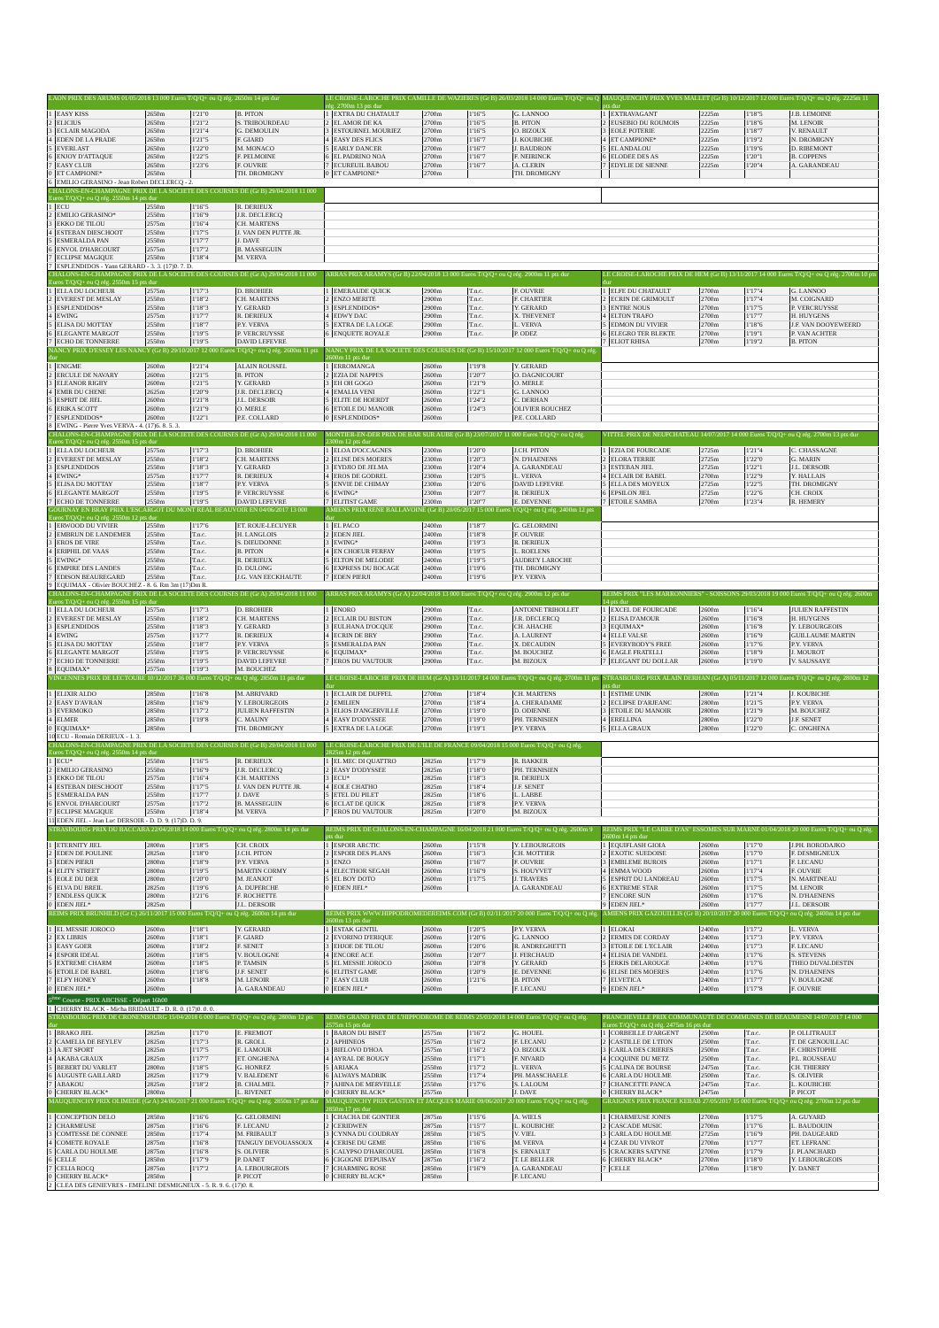| LAON PRIX DES ARUMS 01/05/2018 13 000 Euros T/Q/Q+ ou Q rég. 2650m 14 pts dur | | | | | LE CROISE-LAROCHE PRIX CAMILLE DE WAZIERES (Gr B) 26/03/2018 14 000 Euros T/Q/Q+ ou Q rég. 2700m 13 pts dur | | | | | MAUQUENCHY PRIX YVES MALLET (Gr B) 10/12/2017 12 000 Euros T/Q/Q+ ou Q rég. 2225m 11 pts dur | | | | |
| 1 | EASY KISS | 2650m | 1'21"0 | B. PITON | 1 | EXTRA DU CHATAULT | 2700m | 1'16"5 | G. LANNOO | 1 | EXTRAVAGANT | 2225m | 1'18"5 | J.B. LEMOINE |
| 2 | ELICIUS | 2650m | 1'21"2 | S. TRIBOURDEAU | 2 | EL AMOR DE KA | 2700m | 1'16"5 | B. PITON | 2 | EUSEBIO DU ROUMOIS | 2225m | 1'18"6 | M. LENOIR |
| 3 | ECLAIR MAGODA | 2650m | 1'21"4 | G. DEMOULIN | 3 | ESTOURNEL MOURIEZ | 2700m | 1'16"5 | O. BIZOUX | 3 | EOLE POTERIE | 2225m | 1'18"7 | V. RENAULT |
| 4 | EDEN DE LA PRADE | 2650m | 1'21"5 | F. GIARD | 4 | EASY DES FLICS | 2700m | 1'16"7 | J. KOUBICHE | 4 | ET CAMPIONE* | 2225m | 1'19"2 | N. DROMIGNY |
| 5 | EVERLAST | 2650m | 1'22"0 | M. MONACO | 5 | EARLY DANCER | 2700m | 1'16"7 | J. BAUDRON | 5 | EL ANDALOU | 2225m | 1'19"6 | D. RIBEMONT |
| 6 | ENJOY D'ATTAQUE | 2650m | 1'22"5 | F. PELMOINE | 6 | EL PADRINO NOA | 2700m | 1'16"7 | F. NEIRINCK | 6 | ELODEE DES AS | 2225m | 1'20"1 | B. COPPENS |
| 7 | EASY CLUB | 2650m | 1'23"6 | F. OUVRIE | 7 | ECUREUIL BABOU | 2700m | 1'16"7 | A. CLERIN | 7 | EDYLIE DE SIENNE | 2225m | 1'20"4 | A. GARANDEAU |
| 0 | ET CAMPIONE* | 2650m | | TH. DROMIGNY | 0 | ET CAMPIONE* | 2700m | | TH. DROMIGNY | | | | | |
| 6 | EMILIO GERASINO - Jean Robert DECLERCQ - 2. | | | | | | | | | | | | | |
| CHALONS-EN-CHAMPAGNE PRIX DE LA SOCIETE DES COURSES DE (Gr B) 29/04/2018 11 000 Euros T/Q/Q+ ou Q rég. 2550m 14 pts dur | | | | | | | | | | | | | | |
| 1 | ECU | 2550m | 1'16"5 | R. DERIEUX | | | | | | | | | | |
| 2 | EMILIO GERASINO* | 2550m | 1'16"9 | J.R. DECLERCQ | | | | | | | | | | |
| 3 | EKKO DE TILOU | 2575m | 1'16"4 | CH. MARTENS | | | | | | | | | | |
| 4 | ESTEBAN DIESCHOOT | 2550m | 1'17"5 | J. VAN DEN PUTTE JR. | | | | | | | | | | |
| 5 | ESMERALDA PAN | 2550m | 1'17"7 | J. DAVE | | | | | | | | | | |
| 6 | ENVOL D'HARCOURT | 2575m | 1'17"2 | B. MASSEGUIN | | | | | | | | | | |
| 7 | ECLIPSE MAGIQUE | 2550m | 1'18"4 | M. VERVA | | | | | | | | | | |
| 7 | ESPLENDIDOS - Yann GERARD - 3. 3. (17)0. 7. D. | | | | | | | | | | | | | |
| CHALONS-EN-CHAMPAGNE PRIX DE LA SOCIETE DES COURSES DE (Gr A) 29/04/2018 11 000 Euros T/Q/Q+ ou Q rég. 2550m 15 pts dur | | | | | ARRAS PRIX ARAMYS (Gr B) 22/04/2018 13 000 Euros T/Q/Q+ ou Q rég. 2900m 11 pts dur | | | | | LE CROISE-LAROCHE PRIX DE HEM (Gr B) 13/11/2017 14 000 Euros T/Q/Q+ ou Q rég. 2700m 10 pts dur | | | | |
| 1 | ELLA DU LOCHEUR | 2575m | 1'17"3 | D. BROHIER | 1 | EMERAUDE QUICK | 2900m | T.n.c. | F. OUVRIE | 1 | ELFE DU CHATAULT | 2700m | 1'17"4 | G. LANNOO |
| 2 | EVEREST DE MESLAY | 2550m | 1'18"2 | CH. MARTENS | 2 | ENZO MERITE | 2900m | T.n.c. | F. CHARTIER | 2 | ECRIN DE GRIMOULT | 2700m | 1'17"4 | M. COIGNARD |
| 3 | ESPLENDIDOS* | 2550m | 1'18"3 | Y. GERARD | 3 | ESPLENDIDOS* | 2900m | T.n.c. | Y. GERARD | 3 | ENTRE NOUS | 2700m | 1'17"5 | P. VERCRUYSSE |
| 4 | EWING | 2575m | 1'17"7 | R. DERIEUX | 4 | EDWY DAC | 2900m | T.n.c. | X. THEVENET | 4 | ELTON TRAFO | 2700m | 1'17"7 | H. HUYGENS |
| 5 | ELISA DU MOTTAY | 2550m | 1'18"7 | P.Y. VERVA | 5 | EXTRA DE LA LOGE | 2900m | T.n.c. | L. VERVA | 5 | EDMON DU VIVIER | 2700m | 1'18"6 | J.F. VAN DOOYEWEERD |
| 6 | ELEGANTE MARGOT | 2550m | 1'19"5 | P. VERCRUYSSE | 6 | ENQUETE ROYALE | 2900m | T.n.c. | P. ODEZ | 6 | ELEGRO TER BLEKTE | 2700m | 1'19"1 | P. VAN ACHTER |
| 7 | ECHO DE TONNERRE | 2550m | 1'19"5 | DAVID LEFEVRE | | | | | | 7 | ELIOT RHISA | 2700m | 1'19"2 | B. PITON |
| NANCY PRIX D'ESSEY LES NANCY (Gr B) 29/10/2017 12 000 Euros T/Q/Q+ ou Q rég. 2600m 11 pts dur | | | | | NANCY PRIX DE LA SOCIETE DES COURSES DE (Gr B) 15/10/2017 12 000 Euros T/Q/Q+ ou Q rég. 2600m 11 pts dur | | | | | | | | | |
| 1 | ENIGME | 2600m | 1'21"4 | ALAIN ROUSSEL | 1 | ERROMANGA | 2600m | 1'19"8 | Y. GERARD | | | | | |
| 2 | ERCULE DE NAVARY | 2600m | 1'21"5 | B. PITON | 2 | EZIA DE NAPPES | 2600m | 1'20"7 | O. DAGNICOURT | | | | | |
| 3 | ELEANOR RIGBY | 2600m | 1'21"5 | Y. GERARD | 3 | EH OH GOGO | 2600m | 1'21"9 | O. MERLE | | | | | |
| 4 | EMIR DU CHENE | 2625m | 1'20"9 | J.R. DECLERCQ | 4 | EMALIA VENI | 2600m | 1'22"1 | G. LANNOO | | | | | |
| 5 | ESPRIT DE JIEL | 2600m | 1'21"8 | J.L. DERSOIR | 5 | ELITE DE HOERDT | 2600m | 1'24"2 | C. DERHAN | | | | | |
| 6 | ERIKA SCOTT | 2600m | 1'21"9 | O. MERLE | 6 | ETOILE DU MANOIR | 2600m | 1'24"3 | OLIVIER BOUCHEZ | | | | | |
| 7 | ESPLENDIDOS* | 2600m | 1'22"1 | P.E. COLLARD | 0 | ESPLENDIDOS* | 2600m | | P.E. COLLARD | | | | | |
| 8 | EWING - Pierre Yves VERVA - 4. (17)6. 8. 5. 3. | | | | | | | | | | | | | |
| CHALONS-EN-CHAMPAGNE PRIX DE LA SOCIETE DES COURSES DE (Gr A) 29/04/2018 11 000 Euros T/Q/Q+ ou Q rég. 2550m 15 pts dur | | | | | MONTIER-EN-DER PRIX DE BAR SUR AUBE (Gr B) 23/07/2017 11 000 Euros T/Q/Q+ ou Q rég. 2300m 12 pts dur | | | | | VITTEL PRIX DE NEUFCHATEAU 14/07/2017 14 000 Euros T/Q/Q+ ou Q rég. 2700m 13 pts dur | | | | |
| 1 | ELLA DU LOCHEUR | 2575m | 1'17"3 | D. BROHIER | 1 | ELOA D'OCCAGNES | 2300m | 1'20"0 | J.CH. PITON | 1 | EZIA DE FOURCADE | 2725m | 1'21"4 | C. CHASSAGNE |
| 2 | EVEREST DE MESLAY | 2550m | 1'18"2 | CH. MARTENS | 2 | ELISE DES MOERES | 2300m | 1'20"3 | N. D'HAENENS | 2 | ELORA TERRIE | 2725m | 1'22"0 | G. MARIN |
| 3 | ESPLENDIDOS | 2550m | 1'18"3 | Y. GERARD | 3 | EYDJIO DE JELMA | 2300m | 1'20"4 | A. GARANDEAU | 3 | ESTEBAN JIEL | 2725m | 1'22"1 | J.L. DERSOIR |
| 4 | EWING* | 2575m | 1'17"7 | R. DERIEUX | 4 | EROS DE GODREL | 2300m | 1'20"5 | L. VERVA | 4 | ECLAIR DE BABEL | 2700m | 1'22"9 | Y. HALLAIS |
| 5 | ELISA DU MOTTAY | 2550m | 1'18"7 | P.Y. VERVA | 5 | ENVIE DE CHIMAY | 2300m | 1'20"6 | DAVID LEFEVRE | 5 | ELLA DES MOYEUX | 2725m | 1'22"5 | TH. DROMIGNY |
| 6 | ELEGANTE MARGOT | 2550m | 1'19"5 | P. VERCRUYSSE | 6 | EWING* | 2300m | 1'20"7 | R. DERIEUX | 6 | EPSILON JIEL | 2725m | 1'22"6 | CH. CROIX |
| 7 | ECHO DE TONNERRE | 2550m | 1'19"5 | DAVID LEFEVRE | 7 | ELITIST GAME | 2300m | 1'20"7 | E. DEVENNE | 7 | ETOILE SAMBA | 2700m | 1'23"4 | R. HEMERY |
| GOURNAY EN BRAY PRIX L'ESCARGOT DU MONT REAL BEAUVOIR EN 04/06/2017 13 000 Euros T/Q/Q+ ou Q rég. 2550m 12 pts dur | | | | | AMIENS PRIX RENE BALLAVOINE (Gr B) 20/05/2017 15 000 Euros T/Q/Q+ ou Q rég. 2400m 12 pts dur | | | | | | | | | |
| 1 | ERWOOD DU VIVIER | 2550m | 1'17"6 | ET. ROUE-LECUYER | 1 | EL PACO | 2400m | 1'18"7 | G. GELORMINI | | | | | |
| 2 | EMBRUN DE LANDEMER | 2550m | T.n.c. | H. LANGLOIS | 2 | EDEN JIEL | 2400m | 1'18"8 | F. OUVRIE | | | | | |
| 3 | EROS DE VIRE | 2550m | T.n.c. | S. DIEUDONNE | 3 | EWING* | 2400m | 1'19"3 | R. DERIEUX | | | | | |
| 4 | ERIPHIL DE VAAS | 2550m | T.n.c. | B. PITON | 4 | EN CHOEUR FERFAY | 2400m | 1'19"5 | L. ROELENS | | | | | |
| 5 | EWING* | 2550m | T.n.c. | R. DERIEUX | 5 | ELTON DE MELODIE | 2400m | 1'19"5 | AUDREY LAROCHE | | | | | |
| 6 | EMPIRE DES LANDES | 2550m | T.n.c. | D. DULONG | 6 | EXPRESS DU BOCAGE | 2400m | 1'19"6 | TH. DROMIGNY | | | | | |
| 7 | EDISON BEAUREGARD | 2550m | T.n.c. | J.G. VAN EECKHAUTE | 7 | EDEN PIERJI | 2400m | 1'19"6 | P.Y. VERVA | | | | | |
| 9 | EQUIMAX - Olivier BOUCHEZ - 8. 6. Rm 3m (17)Dm R. | | | | | | | | | | | | | |
| CHALONS-EN-CHAMPAGNE PRIX DE LA SOCIETE DES COURSES DE (Gr A) 29/04/2018 11 000 Euros T/Q/Q+ ou Q rég. 2550m 15 pts dur | | | | | ARRAS PRIX ARAMYS (Gr A) 22/04/2018 13 000 Euros T/Q/Q+ ou Q rég. 2900m 12 pts dur | | | | | REIMS PRIX "LES MARRONNIERS" - SOISSONS 29/03/2018 19 000 Euros T/Q/Q+ ou Q rég. 2600m 14 pts dur | | | | |
| 1 | ELLA DU LOCHEUR | 2575m | 1'17"3 | D. BROHIER | 1 | ENORO | 2900m | T.n.c. | ANTOINE TRIHOLLET | 1 | EXCEL DE FOURCADE | 2600m | 1'16"4 | JULIEN RAFFESTIN |
| 2 | EVEREST DE MESLAY | 2550m | 1'18"2 | CH. MARTENS | 2 | ECLAIR DU BISTON | 2900m | T.n.c. | J.R. DECLERCQ | 2 | ELISA D'AMOUR | 2600m | 1'16"8 | H. HUYGENS |
| 3 | ESPLENDIDOS | 2550m | 1'18"3 | Y. GERARD | 3 | EULHANA D'OCQUE | 2900m | T.n.c. | CH. AHACHE | 3 | EQUIMAX* | 2600m | 1'16"8 | Y. LEBOURGEOIS |
| 4 | EWING | 2575m | 1'17"7 | R. DERIEUX | 4 | ECRIN DE BRY | 2900m | T.n.c. | A. LAURENT | 4 | ELLE VALSE | 2600m | 1'16"9 | GUILLAUME MARTIN |
| 5 | ELISA DU MOTTAY | 2550m | 1'18"7 | P.Y. VERVA | 5 | ESMERALDA PAN | 2900m | T.n.c. | X. DECAUDIN | 5 | EVERYBODY'S FREE | 2600m | 1'17"6 | P.Y. VERVA |
| 6 | ELEGANTE MARGOT | 2550m | 1'19"5 | P. VERCRUYSSE | 6 | EQUIMAX* | 2900m | T.n.c. | M. BOUCHEZ | 6 | EAGLE FRATELLI | 2600m | 1'18"9 | J. MOUROT |
| 7 | ECHO DE TONNERRE | 2550m | 1'19"5 | DAVID LEFEVRE | 7 | EROS DU VAUTOUR | 2900m | T.n.c. | M. BIZOUX | 7 | ELEGANT DU DOLLAR | 2600m | 1'19"0 | V. SAUSSAYE |
| 8 | EQUIMAX* | 2575m | 1'19"3 | M. BOUCHEZ | | | | | | | | | | |
| VINCENNES PRIX DE LECTOURE 10/12/2017 36 000 Euros T/Q/Q+ ou Q rég. 2850m 11 pts dur | | | | | LE CROISE-LAROCHE PRIX DE HEM (Gr A) 13/11/2017 14 000 Euros T/Q/Q+ ou Q rég. 2700m 11 pts dur | | | | | STRASBOURG PRIX ALAIN DERHAN (Gr A) 05/11/2017 12 000 Euros T/Q/Q+ ou Q rég. 2800m 12 pts dur | | | | |
| 1 | ELIXIR ALDO | 2850m | 1'16"8 | M. ABRIVARD | 1 | ECLAIR DE DUFFEL | 2700m | 1'18"4 | CH. MARTENS | 1 | ESTIME UNIK | 2800m | 1'21"4 | J. KOUBICHE |
| 2 | EASY D'AVRAN | 2850m | 1'16"9 | Y. LEBOURGEOIS | 2 | EMILIEN | 2700m | 1'18"4 | A. CHERADAME | 2 | ECLIPSE D'ARJEANC | 2800m | 1'21"5 | P.Y. VERVA |
| 3 | EVERMOKO | 2850m | 1'17"2 | JULIEN RAFFESTIN | 3 | ELIOS D'ANGERVILLE | 2700m | 1'19"0 | D. ODIENNE | 3 | ETOILE DU MANOIR | 2800m | 1'21"9 | M. BOUCHEZ |
| 4 | ELMER | 2850m | 1'19"8 | C. MAUNY | 4 | EASY D'ODYSSEE | 2700m | 1'19"0 | PH. TERNISIEN | 4 | ERELLINA | 2800m | 1'22"0 | J.F. SENET |
| 0 | EQUIMAX* | 2850m | | TH. DROMIGNY | 5 | EXTRA DE LA LOGE | 2700m | 1'19"1 | P.Y. VERVA | 5 | ELLA GRAUX | 2800m | 1'22"0 | C. ONGHENA |
| 10 | ECU - Romain DERIEUX - 1. 3. | | | | | | | | | | | | | |
| CHALONS-EN-CHAMPAGNE PRIX DE LA SOCIETE DES COURSES DE (Gr B) 29/04/2018 11 000 Euros T/Q/Q+ ou Q rég. 2550m 14 pts dur | | | | | LE CROISE-LAROCHE PRIX DE L'ILE DE FRANCE 09/04/2018 15 000 Euros T/Q/Q+ ou Q rég. 2825m 12 pts dur | | | | | | | | | |
| 1 | ECU* | 2550m | 1'16"5 | R. DERIEUX | 1 | EL MEC DI QUATTRO | 2825m | 1'17"9 | R. BAKKER | | | | | |
| 2 | EMILIO GERASINO | 2550m | 1'16"9 | J.R. DECLERCQ | 2 | EASY D'ODYSSEE | 2825m | 1'18"0 | PH. TERNISIEN | | | | | |
| 3 | EKKO DE TILOU | 2575m | 1'16"4 | CH. MARTENS | 3 | ECU* | 2825m | 1'18"3 | R. DERIEUX | | | | | |
| 4 | ESTEBAN DIESCHOOT | 2550m | 1'17"5 | J. VAN DEN PUTTE JR. | 4 | EOLE CHATHO | 2825m | 1'18"4 | J.F. SENET | | | | | |
| 5 | ESMERALDA PAN | 2550m | 1'17"7 | J. DAVE | 5 | ETEL DU PILET | 2825m | 1'18"6 | L. LABBE | | | | | |
| 6 | ENVOL D'HARCOURT | 2575m | 1'17"2 | B. MASSEGUIN | 6 | ECLAT DE QUICK | 2825m | 1'18"8 | P.Y. VERVA | | | | | |
| 7 | ECLIPSE MAGIQUE | 2550m | 1'18"4 | M. VERVA | 7 | EROS DU VAUTOUR | 2825m | 1'20"0 | M. BIZOUX | | | | | |
| 11 | EDEN JIEL - Jean Luc DERSOIR - D. D. 9. (17)D. D. 9. | | | | | | | | | | | | | |
| STRASBOURG PRIX DU BACCARA 22/04/2018 14 000 Euros T/Q/Q+ ou Q rég. 2800m 14 pts dur | | | | | REIMS PRIX DE CHALONS-EN-CHAMPAGNE 16/04/2018 21 000 Euros T/Q/Q+ ou Q rég. 2600m 9 pts dur | | | | | REIMS PRIX "LE CARRE D'AS" ESSOMES SUR MARNE 01/04/2018 20 000 Euros T/Q/Q+ ou Q rég. 2600m 14 pts dur | | | | |
| 1 | ETERNITY JIEL | 2800m | 1'18"5 | CH. CROIX | 1 | ESPOIR ARCTIC | 2600m | 1'15"8 | Y. LEBOURGEOIS | 1 | EQUIFLASH GIOIA | 2600m | 1'17"0 | J.PH. BORODAJKO |
| 2 | EDEN DE POULINE | 2825m | 1'18"0 | J.CH. PITON | 2 | ESPOIR DES PLANS | 2600m | 1'16"3 | CH. MOTTIER | 2 | EXOTIC SUEDOISE | 2600m | 1'17"0 | F. DESMIGNEUX |
| 3 | EDEN PIERJI | 2800m | 1'18"9 | P.Y. VERVA | 3 | ENZO | 2600m | 1'16"7 | F. OUVRIE | 3 | EMBLEME BUROIS | 2600m | 1'17"1 | F. LECANU |
| 4 | ELITY STREET | 2800m | 1'19"5 | MARTIN CORMY | 4 | ELECTHOR SEGAH | 2600m | 1'16"9 | S. HOUYVET | 4 | EMMA WOOD | 2600m | 1'17"4 | F. OUVRIE |
| 5 | EOLE DU DER | 2800m | 1'20"0 | M. JEANJOT | 5 | EL BOY DOTO | 2600m | 1'17"5 | J. TRAVERS | 5 | ESPRIT DU LANDREAU | 2600m | 1'17"5 | N. MARTINEAU |
| 6 | ELVA DU BREIL | 2825m | 1'19"6 | A. DUPERCHE | 0 | EDEN JIEL* | 2600m | | A. GARANDEAU | 6 | EXTREME STAR | 2600m | 1'17"5 | M. LENOIR |
| 7 | ENDLESS QUICK | 2800m | 1'21"6 | F. ROCHETTE | | | | | | 7 | ENCORE SUN | 2600m | 1'17"6 | N. D'HAENENS |
| 0 | EDEN JIEL* | 2825m | | J.L. DERSOIR | | | | | | 9 | EDEN JIEL* | 2600m | 1'17"7 | J.L. DERSOIR |
| REIMS PRIX BRUNHILD (Gr C) 26/11/2017 15 000 Euros T/Q/Q+ ou Q rég. 2600m 14 pts dur | | | | | REIMS PRIX WWW.HIPPODROMEDEREIMS.COM (Gr B) 02/11/2017 20 000 Euros T/Q/Q+ ou Q rég. 2600m 13 pts dur | | | | | AMIENS PRIX GAZOUILLIS (Gr B) 20/10/2017 20 000 Euros T/Q/Q+ ou Q rég. 2400m 14 pts dur | | | | |
| 1 | EL MESSIE JOROCO | 2600m | 1'18"1 | Y. GERARD | 1 | ESTAK GENTIL | 2600m | 1'20"5 | P.Y. VERVA | 1 | ELOKAI | 2400m | 1'17"2 | L. VERVA |
| 2 | EX LIBRIS | 2600m | 1'18"1 | F. GIARD | 2 | EVORINO D'ERIQUE | 2600m | 1'20"6 | G. LANNOO | 2 | ERMES DE CORDAY | 2400m | 1'17"3 | P.Y. VERVA |
| 3 | EASY GOER | 2600m | 1'18"2 | F. SENET | 3 | EHJOE DE TILOU | 2600m | 1'20"6 | R. ANDREGHETTI | 3 | ETOILE DE L'ECLAIR | 2400m | 1'17"3 | F. LECANU |
| 4 | ESPOIR IDEAL | 2600m | 1'18"5 | V. BOULOGNE | 4 | ENCORE ACE | 2600m | 1'20"7 | J. FERCHAUD | 4 | ELISIA DE VANDEL | 2400m | 1'17"6 | S. STEVENS |
| 5 | EXTREME CHARM | 2600m | 1'18"5 | P. TAMSIN | 5 | EL MESSIE JOROCO | 2600m | 1'20"8 | Y. GERARD | 5 | ERKIS DELAROUGE | 2400m | 1'17"6 | THEO DUVALDESTIN |
| 6 | ETOILE DE BABEL | 2600m | 1'18"6 | J.F. SENET | 6 | ELITIST GAME | 2600m | 1'20"9 | E. DEVENNE | 6 | ELISE DES MOERES | 2400m | 1'17"6 | N. D'HAENENS |
| 7 | ELFY HONEY | 2600m | 1'18"8 | M. LENOIR | 7 | EASY CLUB | 2600m | 1'21"6 | B. PITON | 7 | ELVETICA | 2400m | 1'17"7 | V. BOULOGNE |
| 0 | EDEN JIEL* | 2600m | | A. GARANDEAU | 0 | EDEN JIEL* | 2600m | | F. LECANU | 9 | EDEN JIEL* | 2400m | 1'17"8 | F. OUVRIE |
| 5<sup>ème</sup> Course - PRIX ABCISSE - Départ 16h00 | | | | | | | | | | | | | | |
| 1 | CHERRY BLACK - Micha BRIDAULT - D. R. 0. (17)0. 0. 0. | | | | | | | | | | | | | |
| STRASBOURG PRIX DE CRONENBOURG 15/04/2018 6 000 Euros T/Q/Q+ ou Q rég. 2800m 12 pts dur | | | | | REIMS GRAND PRIX DE L'HIPPODROME DE REIMS 25/03/2018 14 000 Euros T/Q/Q+ ou Q rég. 2575m 15 pts dur | | | | | FRANCHEVILLE PRIX COMMUNAUTE DE COMMUNES DE BEAUMESNI 14/07/2017 14 000 Euros T/Q/Q+ ou Q rég. 2475m 16 pts dur | | | | |
| 1 | BRAKO JIEL | 2825m | 1'17"0 | E. FREMIOT | 1 | BARON DU BISET | 2575m | 1'16"2 | G. HOUEL | 1 | CORBEILLE D'ARGENT | 2500m | T.n.c. | P. OLLITRAULT |
| 2 | CAMELIA DE BEYLEV | 2825m | 1'17"3 | R. GROLL | 2 | APHINEOS | 2575m | 1'16"2 | F. LECANU | 2 | CASTILLE DE L'ITON | 2500m | T.n.c. | T. DE GENOUILLAC |
| 3 | A JET SPORT | 2825m | 1'17"5 | E. LAMOUR | 3 | BIELOVO D'HOA | 2575m | 1'16"2 | O. BIZOUX | 3 | CARLA DES CRIERES | 2500m | T.n.c. | F. CHRISTOPHE |
| 4 | AKABA GRAUX | 2825m | 1'17"7 | ET. ONGHENA | 4 | AYRAL DE BOUGY | 2550m | 1'17"1 | F. NIVARD | 4 | COQUINE DU METZ | 2500m | T.n.c. | P.L. ROUSSEAU |
| 5 | BEBERT DU VARLET | 2800m | 1'18"5 | G. HONREZ | 5 | ARIAKA | 2550m | 1'17"2 | L. VERVA | 5 | CALINA DE BOURSE | 2475m | T.n.c. | CH. THIERRY |
| 6 | AUGUSTE GAILLARD | 2825m | 1'17"9 | V. BALEDENT | 6 | ALWAYS MADRIK | 2550m | 1'17"4 | PH. MASSCHAELE | 6 | CARLA DU HOULME | 2500m | T.n.c. | S. OLIVIER |
| 7 | ABAKOU | 2825m | 1'18"2 | B. CHALMEL | 7 | AHINA DE MERVEILLE | 2550m | 1'17"6 | S. LALOUM | 7 | CHANCETTE PANCA | 2475m | T.n.c. | L. KOUBICHE |
| 0 | CHERRY BLACK* | 2800m | | L. RIVENET | 0 | CHERRY BLACK* | 2575m | | J. DAVE | 0 | CHERRY BLACK* | 2475m | | P. PICOT |
| MAUQUENCHY PRIX OLIMEDE (Gr A) 24/06/2017 21 000 Euros T/Q/Q+ ou Q rég. 2850m 17 pts dur | | | | | MAUQUENCHY PRIX GASTON ET JACQUES MARIE 09/06/2017 20 000 Euros T/Q/Q+ ou Q rég. 2850m 17 pts dur | | | | | GRAIGNES PRIX FRANCE KEBAB 27/05/2017 15 000 Euros T/Q/Q+ ou Q rég. 2700m 12 pts dur | | | | |
| 1 | CONCEPTION DELO | 2850m | 1'16"6 | G. GELORMINI | 1 | CHACHA DE GONTIER | 2875m | 1'15"6 | A. WIELS | 1 | CHARMEUSE JONES | 2700m | 1'17"5 | A. GUYARD |
| 2 | CHARMEUSE | 2875m | 1'16"6 | F. LECANU | 2 | CERIDWEN | 2875m | 1'15"7 | L. KOUBICHE | 2 | CASCADE MUSIC | 2700m | 1'17"6 | L. BAUDOUIN |
| 3 | COMTESSE DE CONNEE | 2850m | 1'17"4 | M. FRIBAULT | 3 | CYNNA DU COUDRAY | 2850m | 1'16"5 | V. VIEL | 3 | CARLA DU HOULME | 2725m | 1'16"9 | PH. DAUGEARD |
| 4 | COMETE ROYALE | 2875m | 1'16"8 | TANGUY DEVOUASSOUX | 4 | CERISE DU GEME | 2850m | 1'16"6 | M. VERVA | 4 | CZAR DU VIVROT | 2700m | 1'17"7 | ET. LEFRANC |
| 5 | CARLA DU HOULME | 2875m | 1'16"8 | S. OLIVIER | 5 | CALYPSO D'HARCOUEL | 2850m | 1'16"8 | S. ERNAULT | 5 | CRACKERS SATYNE | 2700m | 1'17"9 | J. PLANCHARD |
| 6 | CELLE | 2850m | 1'17"9 | P. DANET | 6 | CIGOGNE D'EPUISAY | 2875m | 1'16"2 | T. LE BELLER | 6 | CHERRY BLACK* | 2700m | 1'18"0 | Y. LEBOURGEOIS |
| 7 | CELIA ROCQ | 2875m | 1'17"2 | A. LEBOURGEOIS | 7 | CHARMING ROSE | 2850m | 1'16"9 | A. GARANDEAU | 7 | CELLE | 2700m | 1'18"0 | Y. DANET |
| 0 | CHERRY BLACK* | 2850m | | P. PICOT | 0 | CHERRY BLACK* | 2850m | | F. LECANU | | | | | |
| 2 | CLEA DES GENIEVRES - EMELINE DESMIGNEUX - 5. R. 9. 6. (17)0. 8. | | | | | | | | | | | | | |